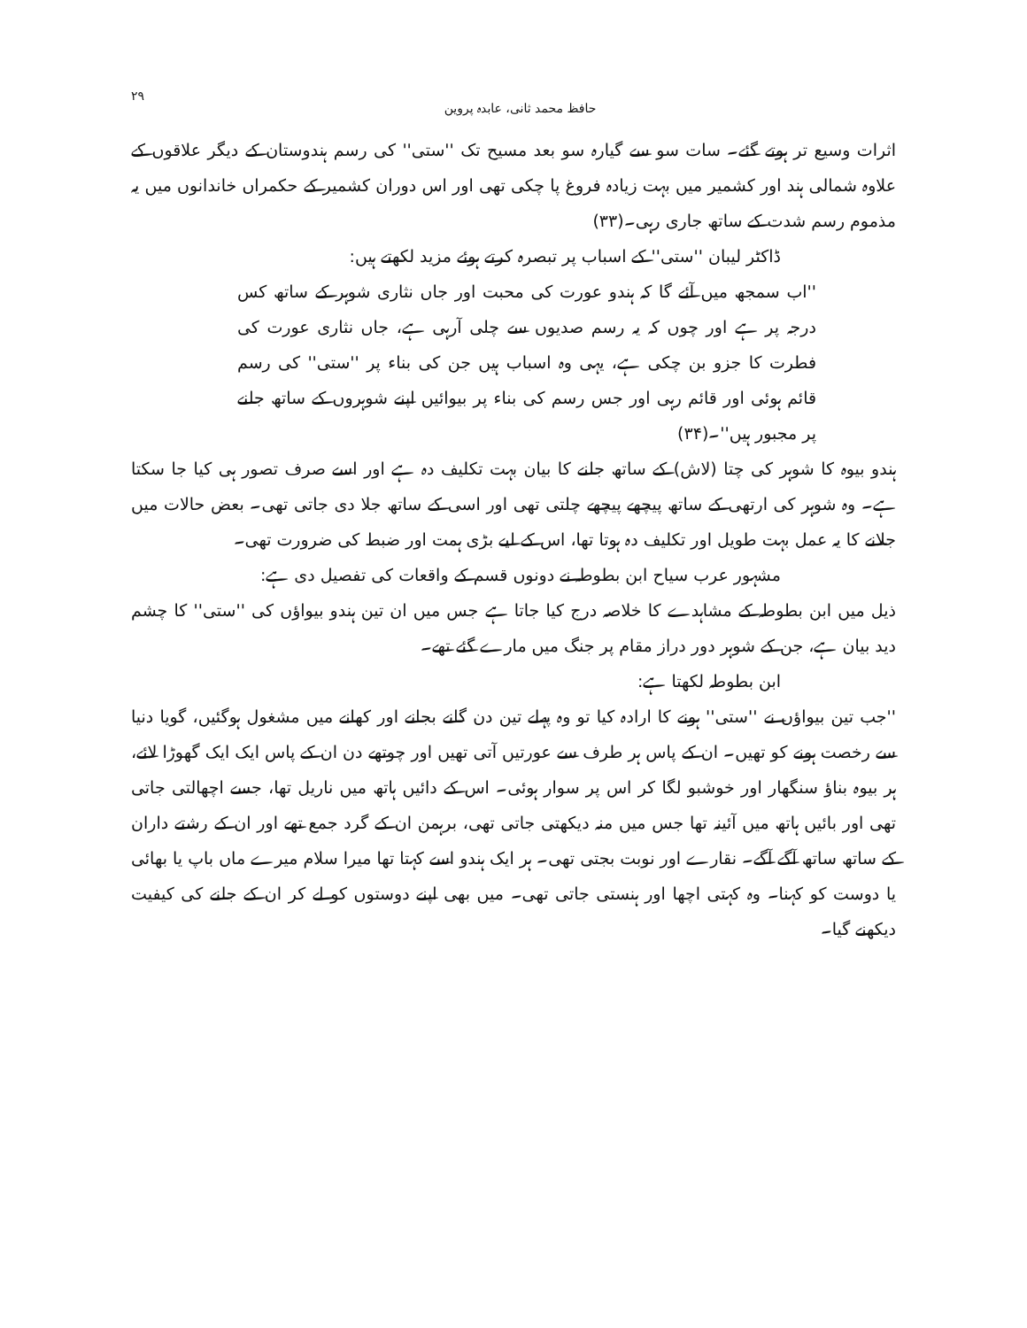حافظ محمد ثانی، عابدہ پروین ۲۹
اثرات وسیع تر ہوتے گئے۔ سات سو سے گیارہ سو بعد مسیح تک ''ستی'' کی رسم ہندوستان کے دیگر علاقوں کے علاوہ شمالی ہند اور کشمیر میں بہت زیادہ فروغ پا چکی تھی اور اس دوران کشمیر کے حکمراں خاندانوں میں یہ مذموم رسم شدت کے ساتھ جاری رہی۔(۳۳)
ڈاکٹر لیبان ''ستی'' کے اسباب پر تبصرہ کرتے ہوئے مزید لکھتے ہیں:
''اب سمجھ میں آئے گا کہ ہندو عورت کی محبت اور جاں نثاری شوہر کے ساتھ کس درجہ پر ہے اور چوں کہ یہ رسم صدیوں سے چلی آرہی ہے، جاں نثاری عورت کی فطرت کا جزو بن چکی ہے، یہی وہ اسباب ہیں جن کی بناء پر ''ستی'' کی رسم قائم ہوئی اور قائم رہی اور جس رسم کی بناء پر بیوائیں اپنے شوہروں کے ساتھ جلنے پر مجبور ہیں''۔(۳۴)
ہندو بیوہ کا شوہر کی چتا (لاش) کے ساتھ جلنے کا بیان بہت تکلیف دہ ہے اور اسے صرف تصور ہی کیا جا سکتا ہے۔ وہ شوہر کی ارتھی کے ساتھ پیچھے پیچھے چلتی تھی اور اسی کے ساتھ جلا دی جاتی تھی۔ بعض حالات میں جلانے کا یہ عمل بہت طویل اور تکلیف دہ ہوتا تھا، اس کے لیے بڑی ہمت اور ضبط کی ضرورت تھی۔
مشہور عرب سیاح ابن بطوطہ نے دونوں قسم کے واقعات کی تفصیل دی ہے:
ذیل میں ابن بطوطہ کے مشاہدے کا خلاصہ درج کیا جاتا ہے جس میں ان تین ہندو بیواؤں کی ''ستی'' کا چشم دید بیان ہے، جن کے شوہر دور دراز مقام پر جنگ میں مارے گئے تھے۔
ابن بطوطہ لکھتا ہے:
''جب تین بیواؤں نے ''ستی'' ہونے کا ارادہ کیا تو وہ پہلے تین دن گانے بجانے اور کھانے میں مشغول ہوگئیں، گویا دنیا سے رخصت ہونے کو تھیں۔ ان کے پاس ہر طرف سے عورتیں آتی تھیں اور چوتھے دن ان کے پاس ایک ایک گھوڑا لائے، ہر بیوہ بناؤ سنگھار اور خوشبو لگا کر اس پر سوار ہوئی۔ اس کے دائیں ہاتھ میں ناریل تھا، جسے اچھالتی جاتی تھی اور بائیں ہاتھ میں آئینہ تھا جس میں منہ دیکھتی جاتی تھی، برہمن ان کے گرد جمع تھے اور ان کے رشتے داران کے ساتھ ساتھ آگے آگے۔ نقارے اور نوبت بجتی تھی۔ ہر ایک ہندو اسے کہتا تھا میرا سلام میرے ماں باپ یا بھائی یا دوست کو کہنا۔ وہ کہتی اچھا اور ہنستی جاتی تھی۔ میں بھی اپنے دوستوں کو لے کر ان کے جلنے کی کیفیت دیکھنے گیا۔